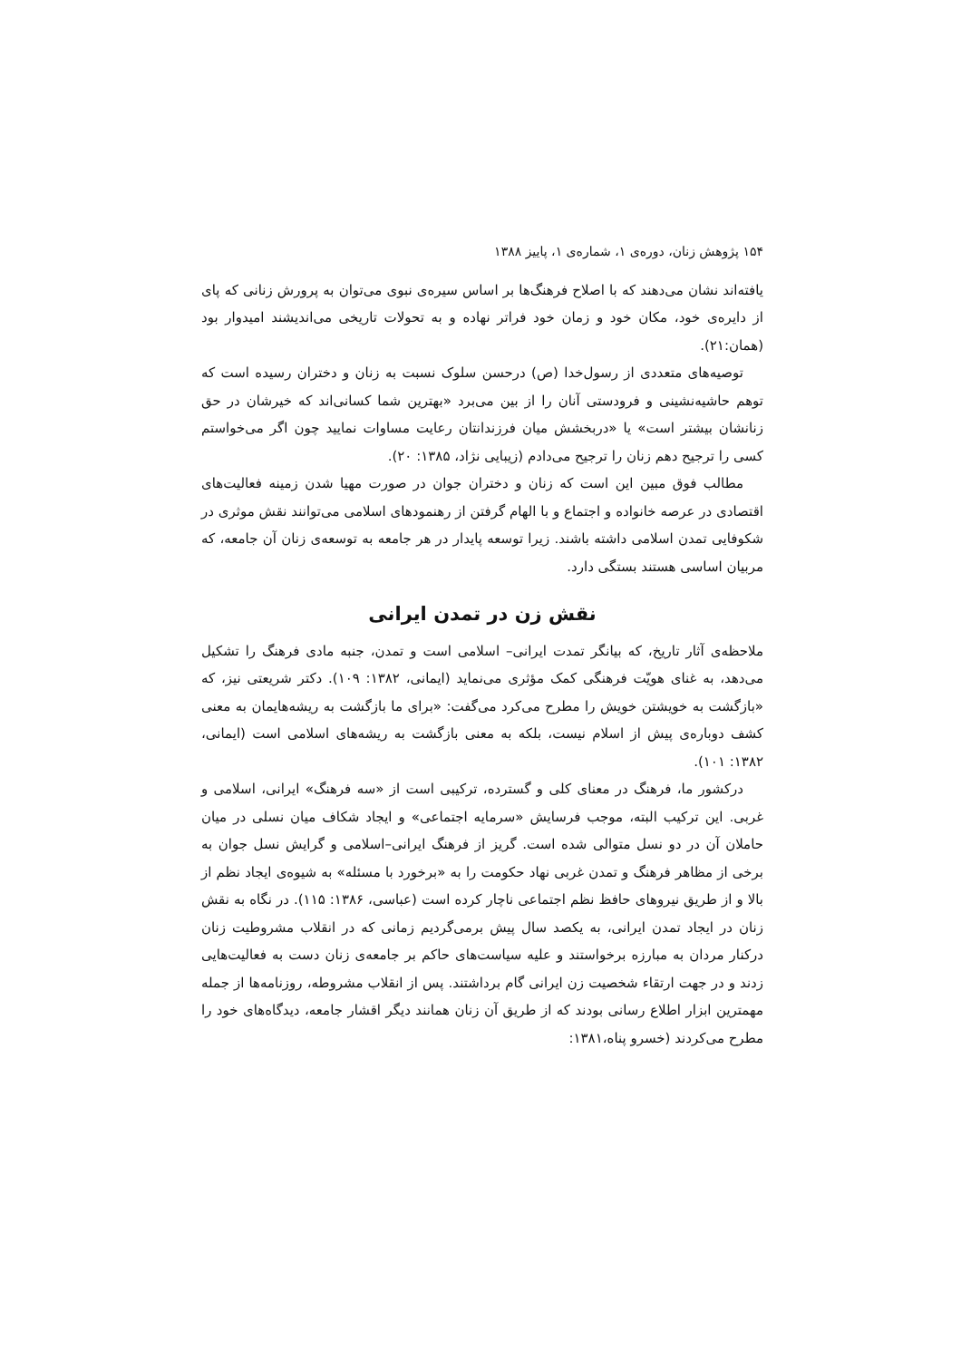۱۵۴ پژوهش زنان، دوره‌ی ۱، شماره‌ی ۱، پاییز ۱۳۸۸
یافته‌اند نشان می‌دهند که با اصلاح فرهنگ‌ها بر اساس سیره‌ی نبوی می‌توان به پرورش زنانی که پای از دایره‌ی خود، مکان خود و زمان خود فراتر نهاده و به تحولات تاریخی می‌اندیشند امیدوار بود (همان:۲۱).
توصیه‌های متعددی از رسول‌خدا (ص) درحسن سلوک نسبت به زنان و دختران رسیده است که توهم حاشیه‌نشینی و فرودستی آنان را از بین می‌برد «بهترین شما کسانی‌اند که خیرشان در حق زنانشان بیشتر است» یا «دربخشش میان فرزندانتان رعایت مساوات نمایید چون اگر می‌خواستم کسی را ترجیح دهم زنان را ترجیح می‌دادم (زیبایی نژاد، ۱۳۸۵: ۲۰).
مطالب فوق مبین این است که زنان و دختران جوان در صورت مهیا شدن زمینه فعالیت‌های اقتصادی در عرصه خانواده و اجتماع و با الهام گرفتن از رهنمودهای اسلامی می‌توانند نقش موثری در شکوفایی تمدن اسلامی داشته باشند. زیرا توسعه پایدار در هر جامعه به توسعه‌ی زنان آن جامعه، که مربیان اساسی هستند بستگی دارد.
نقش زن در تمدن ایرانی
ملاحظه‌ی آثار تاریخ، که بیانگر تمدت ایرانی– اسلامی است و تمدن، جنبه مادی فرهنگ را تشکیل می‌دهد، به غنای هویّت فرهنگی کمک مؤثری می‌نماید (ایمانی، ۱۳۸۲: ۱۰۹). دکتر شریعتی نیز، که «بازگشت به خویشتن خویش را مطرح می‌کرد می‌گفت: «برای ما بازگشت به ریشه‌هایمان به معنی کشف دوباره‌ی پیش از اسلام نیست، بلکه به معنی بازگشت به ریشه‌های اسلامی است (ایمانی، ۱۳۸۲: ۱۰۱).
درکشور ما، فرهنگ در معنای کلی و گسترده، ترکیبی است از «سه فرهنگ» ایرانی، اسلامی و غربی. این ترکیب البته، موجب فرسایش «سرمایه اجتماعی» و ایجاد شکاف میان نسلی در میان حاملان آن در دو نسل متوالی شده است. گریز از فرهنگ ایرانی–اسلامی و گرایش نسل جوان به برخی از مظاهر فرهنگ و تمدن غربی نهاد حکومت را به «برخورد با مسئله» به شیوه‌ی ایجاد نظم از بالا و از طریق نیروهای حافظ نظم اجتماعی ناچار کرده است (عباسی، ۱۳۸۶: ۱۱۵). در نگاه به نقش زنان در ایجاد تمدن ایرانی، به یکصد سال پیش برمی‌گردیم زمانی که در انقلاب مشروطیت زنان درکنار مردان به مبارزه برخواستند و علیه سیاست‌های حاکم بر جامعه‌ی زنان دست به فعالیت‌هایی زدند و در جهت ارتقاء شخصیت زن ایرانی گام برداشتند. پس از انقلاب مشروطه، روزنامه‌ها از جمله مهمترین ابزار اطلاع رسانی بودند که از طریق آن زنان همانند دیگر اقشار جامعه، دیدگاه‌های خود را مطرح می‌کردند (خسرو پناه،۱۳۸۱: